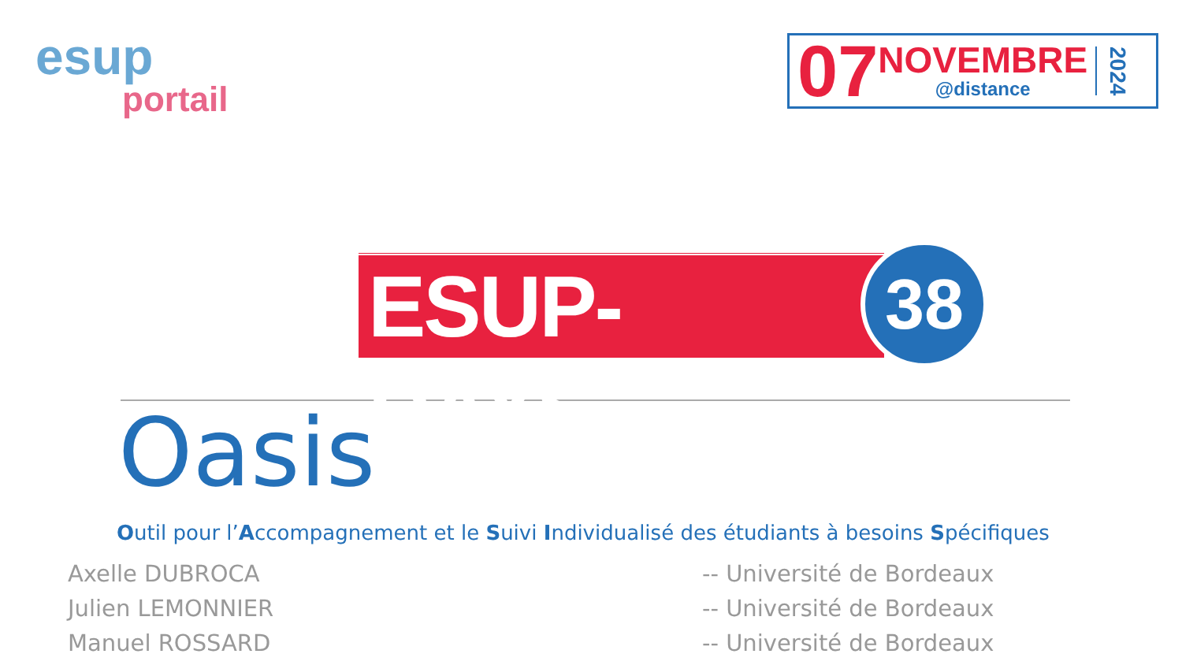esup
portail
07
NOVEMBRE
@distance
2024
ESUP-DAYS
38
Oasis
Outil pour l’Accompagnement et le Suivi Individualisé des étudiants à besoins Spécifiques
Axelle DUBROCA
-- Université de Bordeaux
Julien LEMONNIER
-- Université de Bordeaux
Manuel ROSSARD
-- Université de Bordeaux